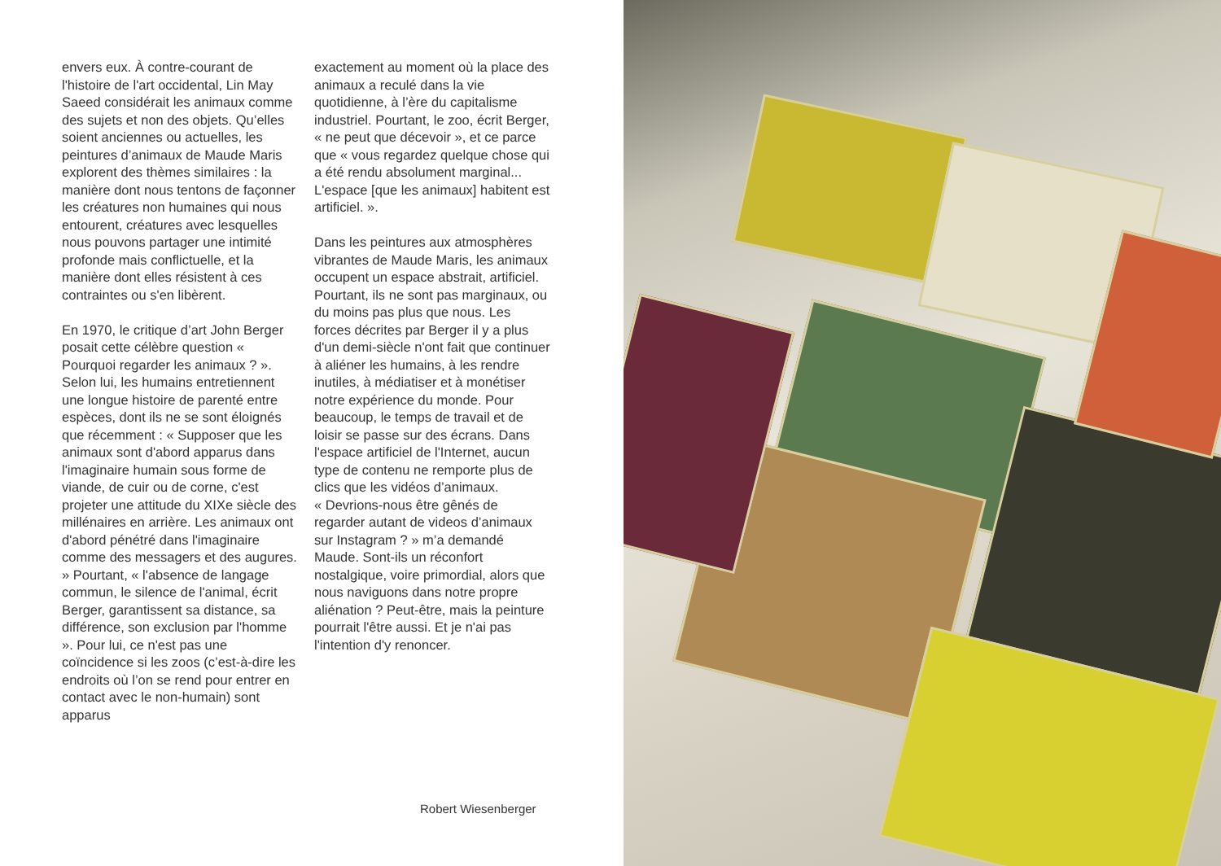envers eux. À contre-courant de l'histoire de l'art occidental, Lin May Saeed considérait les animaux comme des sujets et non des objets. Qu’elles soient anciennes ou actuelles, les peintures d’animaux de Maude Maris explorent des thèmes similaires : la manière dont nous tentons de façonner les créatures non humaines qui nous entourent, créatures avec lesquelles nous pouvons partager une intimité profonde mais conflictuelle, et la manière dont elles résistent à ces contraintes ou s'en libèrent.
En 1970, le critique d’art John Berger posait cette célèbre question « Pourquoi regarder les animaux ? ». Selon lui, les humains entretiennent une longue histoire de parenté entre espèces, dont ils ne se sont éloignés que récemment : « Supposer que les animaux sont d'abord apparus dans l'imaginaire humain sous forme de viande, de cuir ou de corne, c'est projeter une attitude du XIXe siècle des millénaires en arrière. Les animaux ont d'abord pénétré dans l'imaginaire comme des messagers et des augures. » Pourtant, « l'absence de langage commun, le silence de l'animal, écrit Berger, garantissent sa distance, sa différence, son exclusion par l'homme ». Pour lui, ce n'est pas une coïncidence si les zoos (c’est-à-dire les endroits où l’on se rend pour entrer en contact avec le non-humain) sont apparus
exactement au moment où la place des animaux a reculé dans la vie quotidienne, à l’ère du capitalisme industriel. Pourtant, le zoo, écrit Berger, « ne peut que décevoir », et ce parce que « vous regardez quelque chose qui a été rendu absolument marginal... L'espace [que les animaux] habitent est artificiel. ».
Dans les peintures aux atmosphères vibrantes de Maude Maris, les animaux occupent un espace abstrait, artificiel. Pourtant, ils ne sont pas marginaux, ou du moins pas plus que nous. Les forces décrites par Berger il y a plus d'un demi-siècle n'ont fait que continuer à aliéner les humains, à les rendre inutiles, à médiatiser et à monétiser notre expérience du monde. Pour beaucoup, le temps de travail et de loisir se passe sur des écrans. Dans l'espace artificiel de l'Internet, aucun type de contenu ne remporte plus de clics que les vidéos d’animaux.
« Devrions-nous être gênés de regarder autant de videos d’animaux sur Instagram ? » m’a demandé Maude. Sont-ils un réconfort nostalgique, voire primordial, alors que nous naviguons dans notre propre aliénation ? Peut-être, mais la peinture pourrait l'être aussi. Et je n'ai pas l'intention d'y renoncer.
Robert Wiesenberger